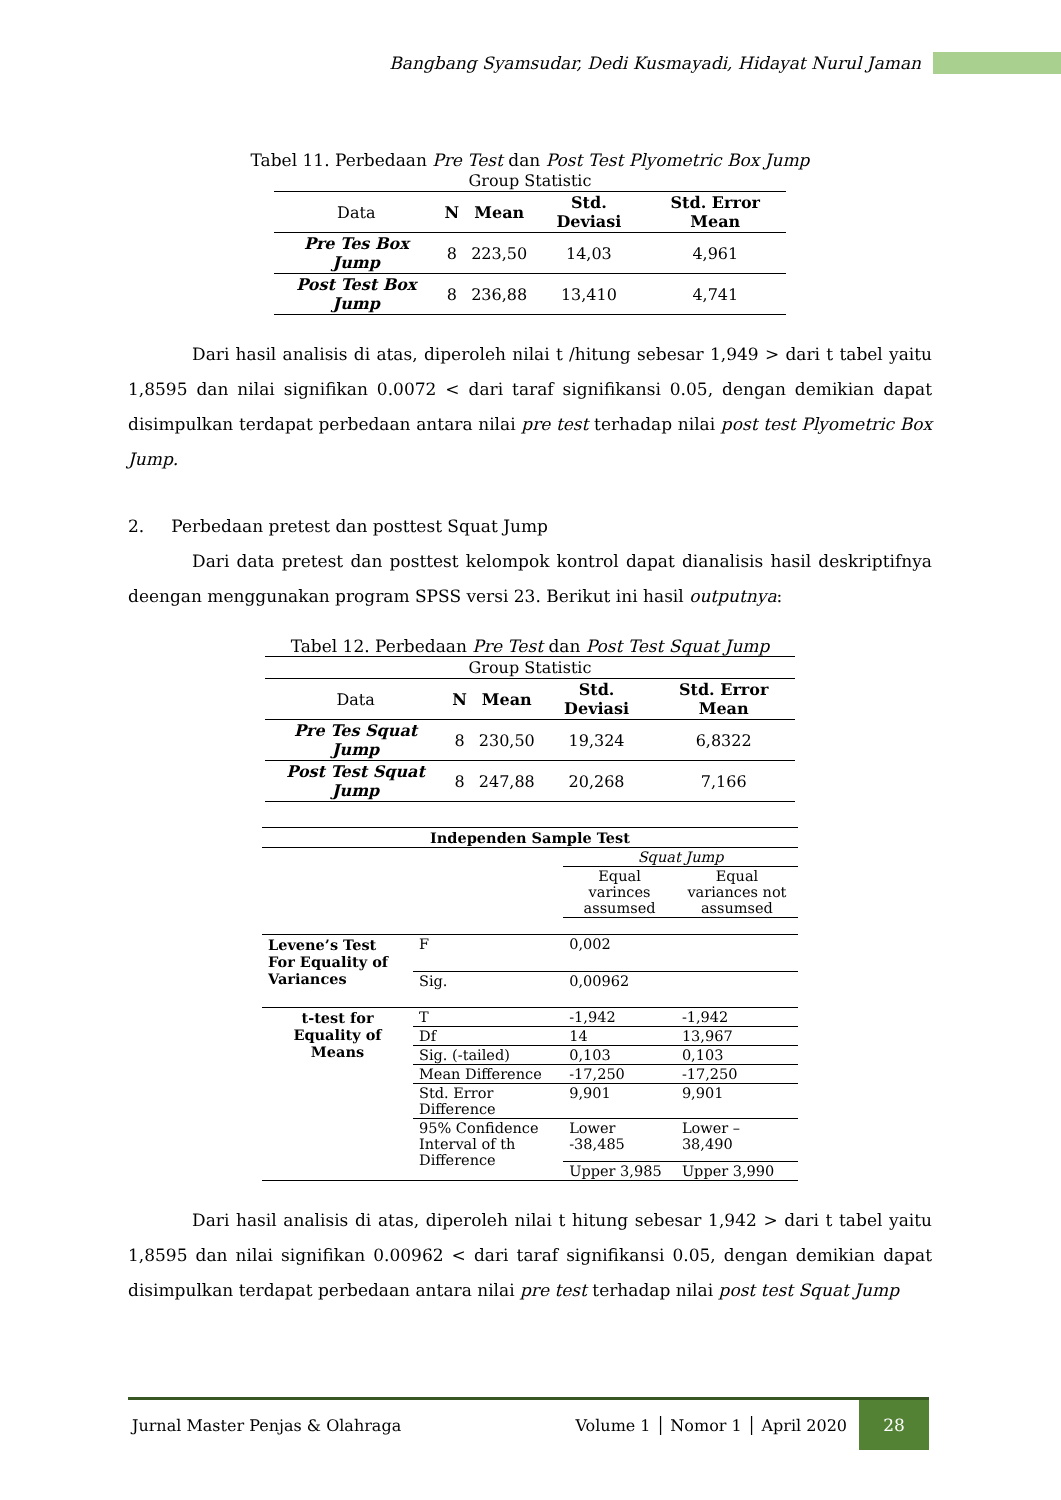Bangbang Syamsudar, Dedi Kusmayadi, Hidayat Nurul Jaman
Tabel 11. Perbedaan Pre Test dan Post Test Plyometric Box Jump
| Group Statistic | | | | |
| Data | N | Mean | Std. Deviasi | Std. Error Mean |
| Pre Tes Box Jump | 8 | 223,50 | 14,03 | 4,961 |
| Post Test Box Jump | 8 | 236,88 | 13,410 | 4,741 |
Dari hasil analisis di atas, diperoleh nilai t /hitung sebesar 1,949 > dari t tabel yaitu 1,8595 dan nilai signifikan 0.0072 < dari taraf signifikansi 0.05, dengan demikian dapat disimpulkan terdapat perbedaan antara nilai pre test terhadap nilai post test Plyometric Box Jump.
2. Perbedaan pretest dan posttest Squat Jump
Dari data pretest dan posttest kelompok kontrol dapat dianalisis hasil deskriptifnya deengan menggunakan program SPSS versi 23. Berikut ini hasil outputnya:
Tabel 12. Perbedaan Pre Test dan Post Test Squat Jump
| Group Statistic | | | | |
| Data | N | Mean | Std. Deviasi | Std. Error Mean |
| Pre Tes Squat Jump | 8 | 230,50 | 19,324 | 6,8322 |
| Post Test Squat Jump | 8 | 247,88 | 20,268 | 7,166 |
| Independen Sample Test | | | |
| --- | --- | --- | --- |
| | | Squat Jump | |
| | | Equal varinces assumsed | Equal variances not assumsed |
| Levene’s Test For Equality of Variances | F | 0,002 | |
| | Sig. | 0,00962 | |
| t-test for Equality of Means | T | -1,942 | -1,942 |
| | Df | 14 | 13,967 |
| | Sig. (-tailed) | 0,103 | 0,103 |
| | Mean Difference | -17,250 | -17,250 |
| | Std. Error Difference | 9,901 | 9,901 |
| | 95% Confidence Interval of th Difference | Lower -38,485 | Lower – 38,490 |
| | | Upper 3,985 | Upper 3,990 |
Dari hasil analisis di atas, diperoleh nilai t hitung sebesar 1,942 > dari t tabel yaitu 1,8595 dan nilai signifikan 0.00962 < dari taraf signifikansi 0.05, dengan demikian dapat disimpulkan terdapat perbedaan antara nilai pre test terhadap nilai post test Squat Jump
Jurnal Master Penjas & Olahraga Volume 1 │ Nomor 1 │ April 2020
28